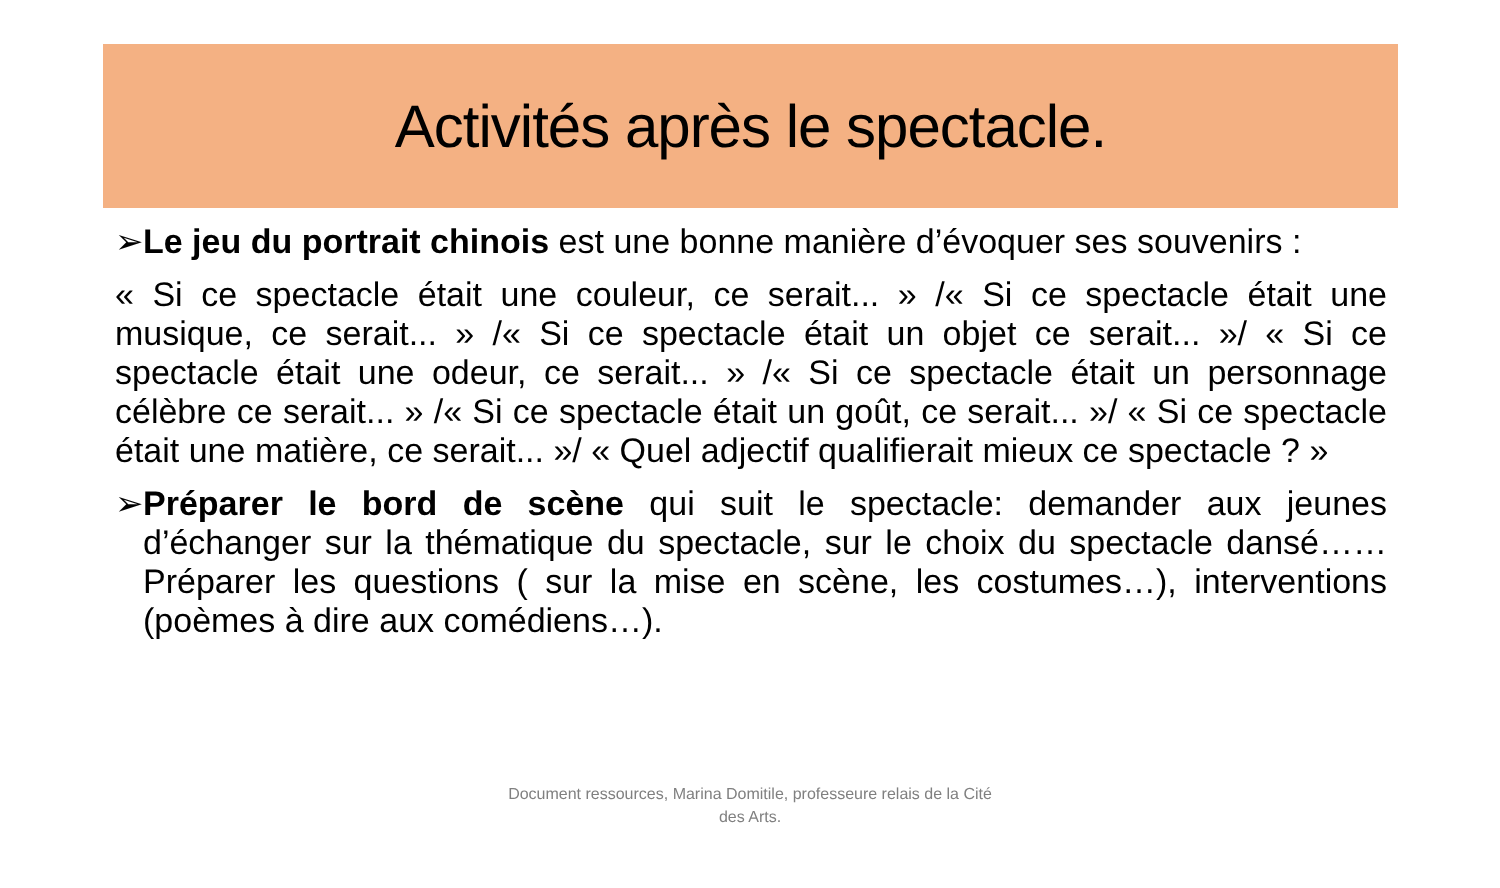Activités après le spectacle.
➢Le jeu du portrait chinois est une bonne manière d’évoquer ses souvenirs :
« Si ce spectacle était une couleur, ce serait... » /« Si ce spectacle était une musique, ce serait... » /« Si ce spectacle était un objet ce serait... »/ « Si ce spectacle était une odeur, ce serait... » /« Si ce spectacle était un personnage célèbre ce serait... » /« Si ce spectacle était un goût, ce serait... »/ « Si ce spectacle était une matière, ce serait... »/ « Quel adjectif qualifierait mieux ce spectacle ? »
➢Préparer le bord de scène qui suit le spectacle: demander aux jeunes d’échanger sur la thématique du spectacle, sur le choix du spectacle dansé……Préparer les questions ( sur la mise en scène, les costumes…), interventions (poèmes à dire aux comédiens…).
Document ressources, Marina Domitile, professeure relais de la Cité des Arts.